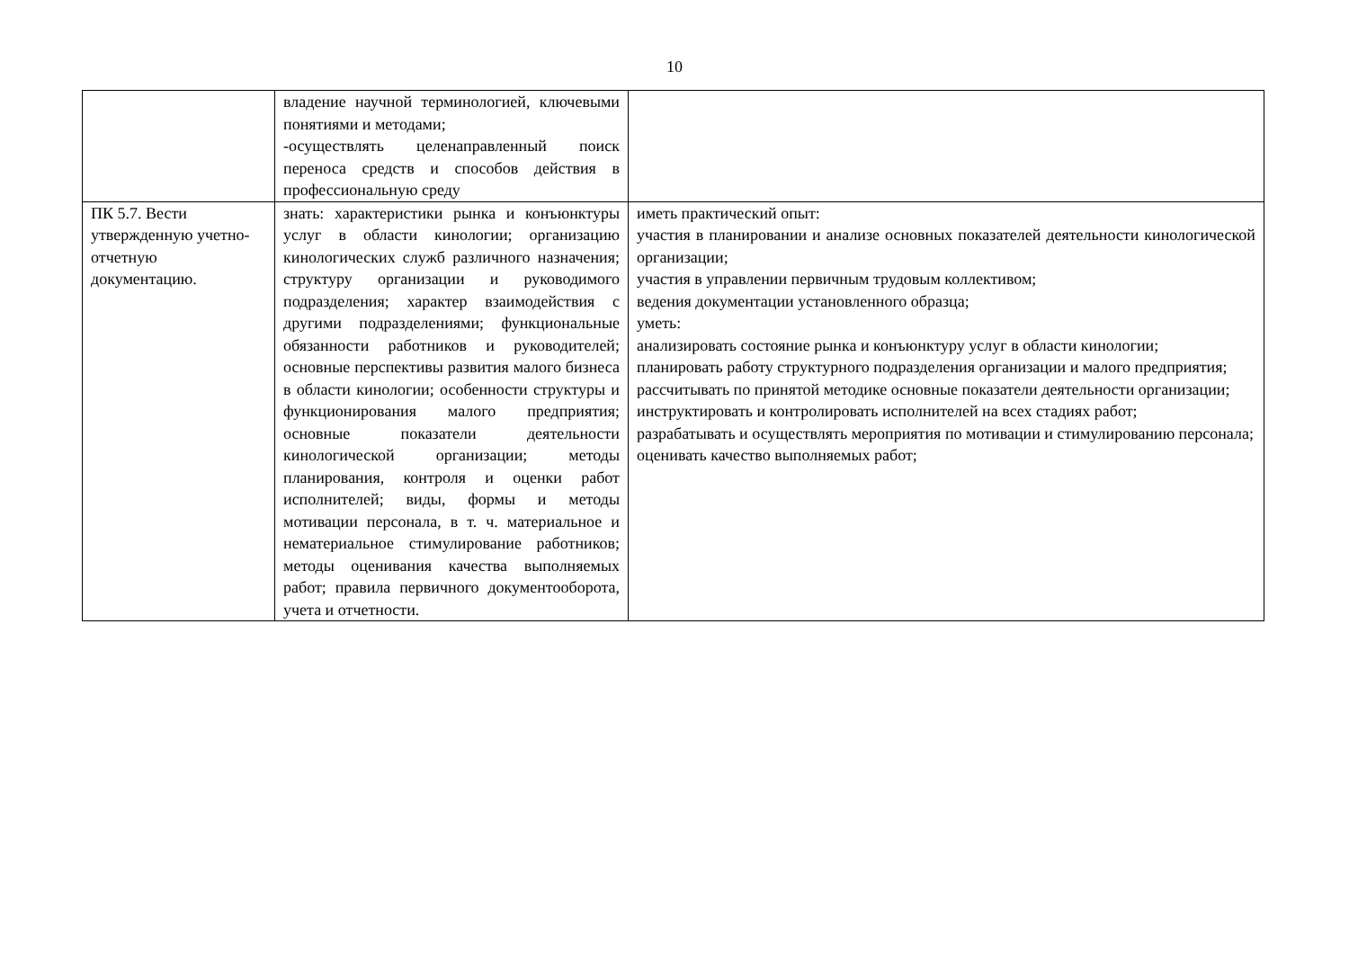10
| | владение научной терминологией, ключевыми понятиями и методами; -осуществлять целенаправленный поиск переноса средств и способов действия в профессиональную среду | |
| ПК 5.7. Вести утвержденную учетно-отчетную документацию. | знать: характеристики рынка и конъюнктуры услуг в области кинологии; организацию кинологических служб различного назначения; структуру организации и руководимого подразделения; характер взаимодействия с другими подразделениями; функциональные обязанности работников и руководителей; основные перспективы развития малого бизнеса в области кинологии; особенности структуры и функционирования малого предприятия; основные показатели деятельности кинологической организации; методы планирования, контроля и оценки работ исполнителей; виды, формы и методы мотивации персонала, в т. ч. материальное и нематериальное стимулирование работников; методы оценивания качества выполняемых работ; правила первичного документооборота, учета и отчетности. | иметь практический опыт: участия в планировании и анализе основных показателей деятельности кинологической организации; участия в управлении первичным трудовым коллективом; ведения документации установленного образца; уметь: анализировать состояние рынка и конъюнктуру услуг в области кинологии; планировать работу структурного подразделения организации и малого предприятия; рассчитывать по принятой методике основные показатели деятельности организации; инструктировать и контролировать исполнителей на всех стадиях работ; разрабатывать и осуществлять мероприятия по мотивации и стимулированию персонала; оценивать качество выполняемых работ; |